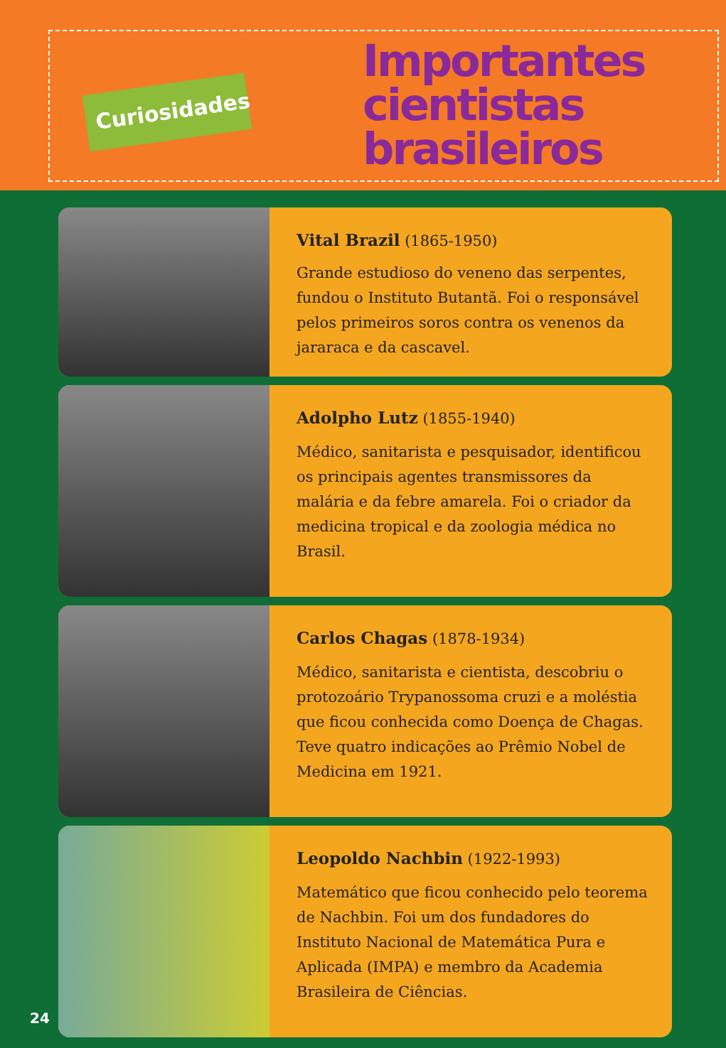Curiosidades
Importantes cientistas brasileiros
Vital Brazil (1865-1950)
Grande estudioso do veneno das serpentes, fundou o Instituto Butantã. Foi o responsável pelos primeiros soros contra os venenos da jararaca e da cascavel.
Adolpho Lutz (1855-1940)
Médico, sanitarista e pesquisador, identificou os principais agentes transmissores da malária e da febre amarela. Foi o criador da medicina tropical e da zoologia médica no Brasil.
Carlos Chagas (1878-1934)
Médico, sanitarista e cientista, descobriu o protozoário Trypanossoma cruzi e a moléstia que ficou conhecida como Doença de Chagas. Teve quatro indicações ao Prêmio Nobel de Medicina em 1921.
Leopoldo Nachbin (1922-1993)
Matemático que ficou conhecido pelo teorema de Nachbin. Foi um dos fundadores do Instituto Nacional de Matemática Pura e Aplicada (IMPA) e membro da Academia Brasileira de Ciências.
24